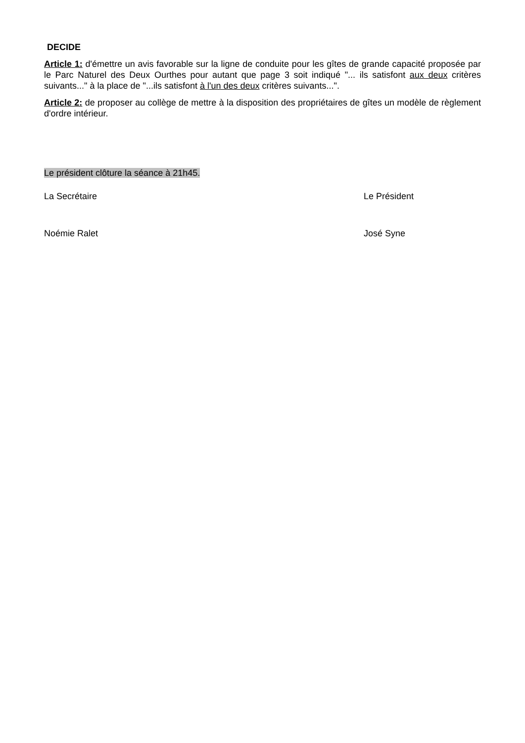DECIDE
Article 1: d'émettre un avis favorable sur la ligne de conduite pour les gîtes de grande capacité proposée par le Parc Naturel des Deux Ourthes pour autant que page 3 soit indiqué "... ils satisfont aux deux critères suivants..." à la place de "...ils satisfont à l'un des deux critères suivants...".
Article 2: de proposer au collège de mettre à la disposition des propriétaires de gîtes un modèle de règlement d'ordre intérieur.
Le président clôture la séance à 21h45.
La Secrétaire Le Président
Noémie Ralet José Syne